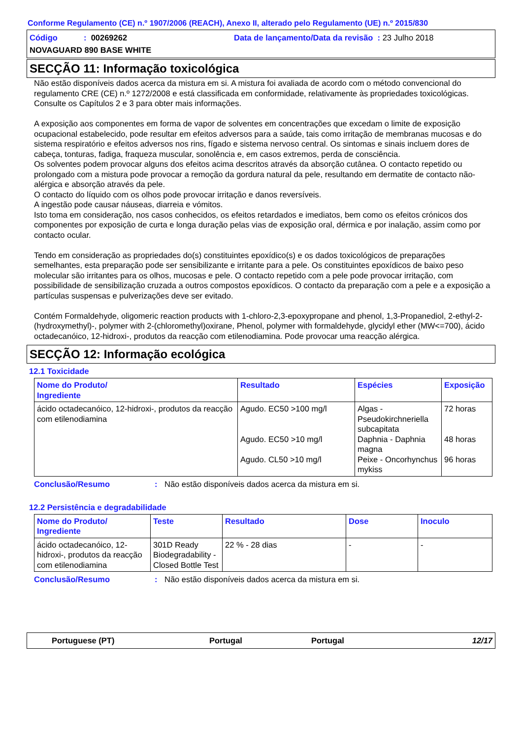Conforme Regulamento (CE) n.º 1907/2006 (REACH), Anexo II, alterado pelo Regulamento (UE) n.º 2015/830
Código: 00269262 Data de lançamento/Data da revisão : 23 Julho 2018
NOVAGUARD 890 BASE WHITE
SECÇÃO 11: Informação toxicológica
Não estão disponíveis dados acerca da mistura em si. A mistura foi avaliada de acordo com o método convencional do regulamento CRE (CE) n.º 1272/2008 e está classificada em conformidade, relativamente às propriedades toxicológicas. Consulte os Capítulos 2 e 3 para obter mais informações.
A exposição aos componentes em forma de vapor de solventes em concentrações que excedam o limite de exposição ocupacional estabelecido, pode resultar em efeitos adversos para a saúde, tais como irritação de membranas mucosas e do sistema respiratório e efeitos adversos nos rins, fígado e sistema nervoso central. Os sintomas e sinais incluem dores de cabeça, tonturas, fadiga, fraqueza muscular, sonolência e, em casos extremos, perda de consciência.
Os solventes podem provocar alguns dos efeitos acima descritos através da absorção cutânea. O contacto repetido ou prolongado com a mistura pode provocar a remoção da gordura natural da pele, resultando em dermatite de contacto não-alérgica e absorção através da pele.
O contacto do líquido com os olhos pode provocar irritação e danos reversíveis.
A ingestão pode causar náuseas, diarreia e vómitos.
Isto toma em consideração, nos casos conhecidos, os efeitos retardados e imediatos, bem como os efeitos crónicos dos componentes por exposição de curta e longa duração pelas vias de exposição oral, dérmica e por inalação, assim como por contacto ocular.
Tendo em consideração as propriedades do(s) constituintes epoxídico(s) e os dados toxicológicos de preparações semelhantes, esta preparação pode ser sensibilizante e irritante para a pele. Os constituintes epoxídicos de baixo peso molecular são irritantes para os olhos, mucosas e pele. O contacto repetido com a pele pode provocar irritação, com possibilidade de sensibilização cruzada a outros compostos epoxídicos. O contacto da preparação com a pele e a exposição a partículas suspensas e pulverizações deve ser evitado.
Contém Formaldehyde, oligomeric reaction products with 1-chloro-2,3-epoxypropane and phenol, 1,3-Propanediol, 2-ethyl-2-(hydroxymethyl)-, polymer with 2-(chloromethyl)oxirane, Phenol, polymer with formaldehyde, glycidyl ether (MW<=700), ácido octadecanóico, 12-hidroxi-, produtos da reacção com etilenodiamina. Pode provocar uma reacção alérgica.
SECÇÃO 12: Informação ecológica
12.1 Toxicidade
| Nome do Produto/ Ingrediente | Resultado | Espécies | Exposição |
| --- | --- | --- | --- |
| ácido octadecanóico, 12-hidroxi-, produtos da reacção com etilenodiamina | Agudo. EC50 >100 mg/l Agudo. EC50 >10 mg/l Agudo. CL50 >10 mg/l | Algas - Pseudokirchneriella subcapitata Daphnia - Daphnia magna Peixe - Oncorhynchus mykiss | 72 horas 48 horas 96 horas |
Conclusão/Resumo: Não estão disponíveis dados acerca da mistura em si.
12.2 Persistência e degradabilidade
| Nome do Produto/ Ingrediente | Teste | Resultado | Dose | Inoculo |
| --- | --- | --- | --- | --- |
| ácido octadecanóico, 12-hidroxi-, produtos da reacção com etilenodiamina | 301D Ready Biodegradability - Closed Bottle Test | 22 % - 28 dias | - | - |
Conclusão/Resumo: Não estão disponíveis dados acerca da mistura em si.
Portuguese (PT) Portugal Portugal 12/17